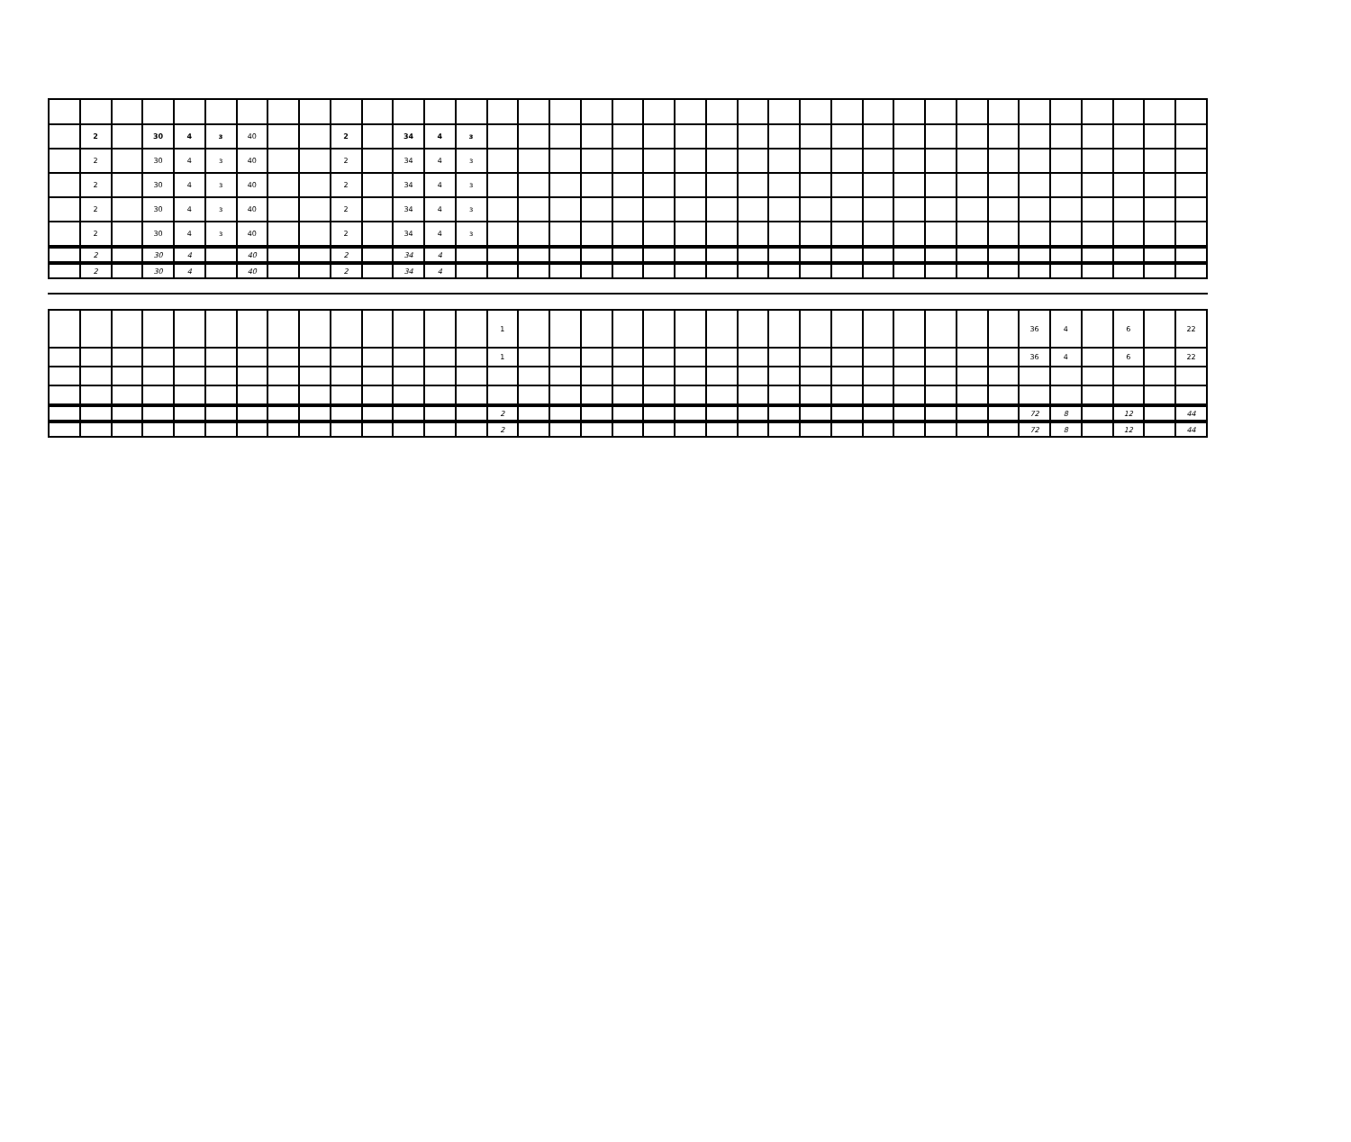| | 2 | | 30 | 4 | з | 40 | | | 2 | | 34 | 4 | з | | | | | | | | | | | | | | | | | | | | | | | |
| | 2 | | 30 | 4 | з | 40 | | | 2 | | 34 | 4 | з | | | | | | | | | | | | | | | | | | | | | | | |
| | 2 | | 30 | 4 | з | 40 | | | 2 | | 34 | 4 | з | | | | | | | | | | | | | | | | | | | | | | | |
| | 2 | | 30 | 4 | з | 40 | | | 2 | | 34 | 4 | з | | | | | | | | | | | | | | | | | | | | | | | |
| | 2 | | 30 | 4 | з | 40 | | | 2 | | 34 | 4 | з | | | | | | | | | | | | | | | | | | | | | | | |
| | 2 | | 30 | 4 | | 40 | | | 2 | | 34 | 4 | | | | | | | | | | | | | | | | | | | | | | | | |
| | 2 | | 30 | 4 | | 40 | | | 2 | | 34 | 4 | | | | | | | | | | | | | | | | | | | | | | | | |
| | | | | | | | | | | | | | | 1 | | | | | | | | | | | | | | | | | 36 | 4 | | 6 | | 22 |
| | | | | | | | | | | | | | | 1 | | | | | | | | | | | | | | | | | 36 | 4 | | 6 | | 22 |
| | | | | | | | | | | | | | | 2 | | | | | | | | | | | | | | | | | 72 | 8 | | 12 | | 44 |
| | | | | | | | | | | | | | | 2 | | | | | | | | | | | | | | | | | 72 | 8 | | 12 | | 44 |